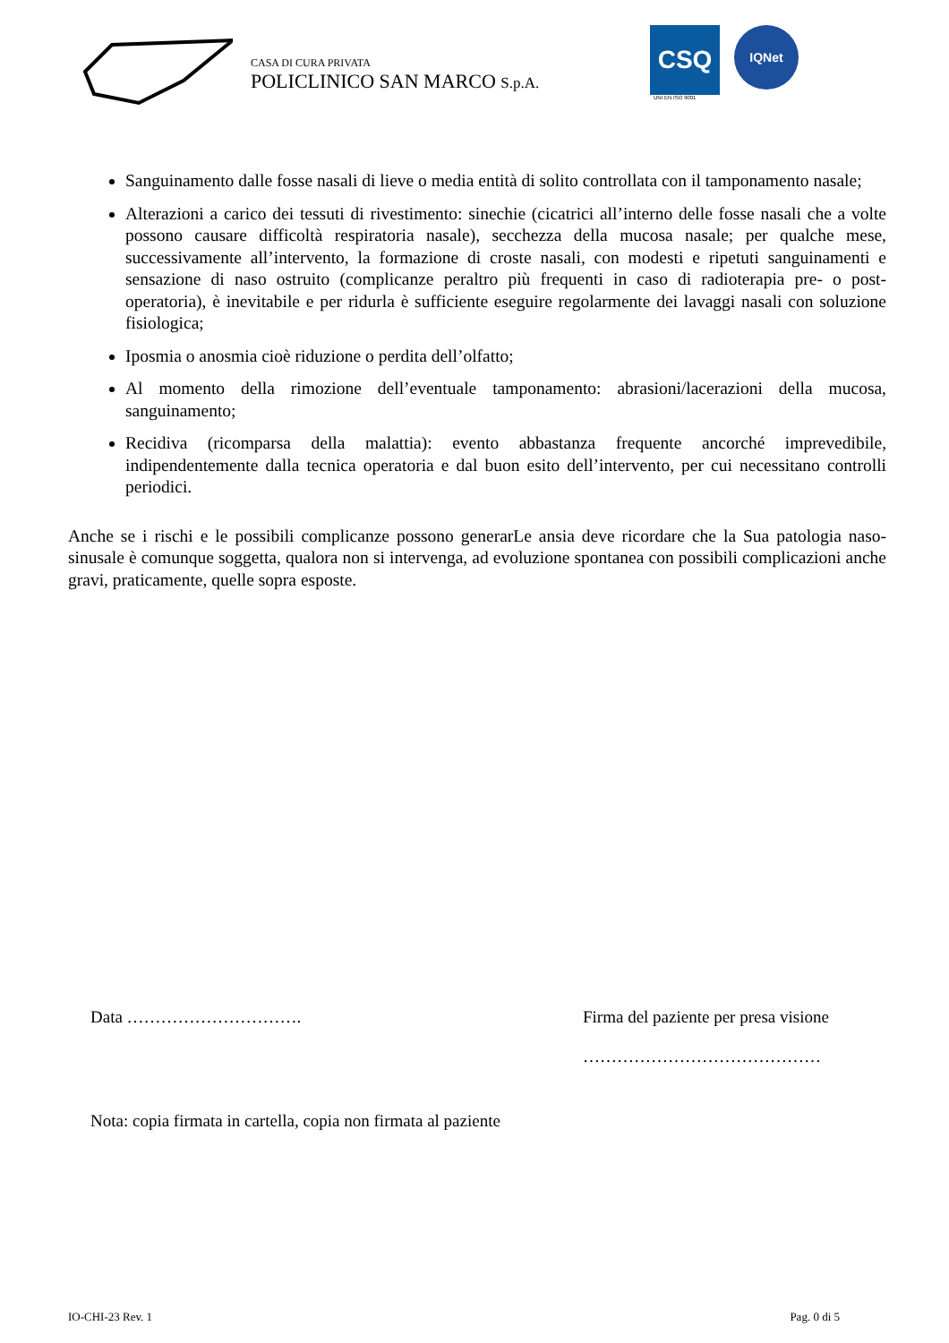CASA DI CURA PRIVATA
POLICLINICO SAN MARCO S.p.A.
CSQ
UNI EN ISO 9001
IQNet
Sanguinamento dalle fosse nasali di lieve o media entità di solito controllata con il tamponamento nasale;
Alterazioni a carico dei tessuti di rivestimento: sinechie (cicatrici all’interno delle fosse nasali che a volte possono causare difficoltà respiratoria nasale), secchezza della mucosa nasale; per qualche mese, successivamente all’intervento, la formazione di croste nasali, con modesti e ripetuti sanguinamenti e sensazione di naso ostruito (complicanze peraltro più frequenti in caso di radioterapia pre- o post-operatoria), è inevitabile e per ridurla è sufficiente eseguire regolarmente dei lavaggi nasali con soluzione fisiologica;
Iposmia o anosmia cioè riduzione o perdita dell’olfatto;
Al momento della rimozione dell’eventuale tamponamento: abrasioni/lacerazioni della mucosa, sanguinamento;
Recidiva (ricomparsa della malattia): evento abbastanza frequente ancorché imprevedibile, indipendentemente dalla tecnica operatoria e dal buon esito dell’intervento, per cui necessitano controlli periodici.
Anche se i rischi e le possibili complicanze possono generarLe ansia deve ricordare che la Sua patologia naso-sinusale è comunque soggetta, qualora non si intervenga, ad evoluzione spontanea con possibili complicazioni anche gravi, praticamente, quelle sopra esposte.
Data …………………………. Firma del paziente per presa visione
……………………………………
Nota: copia firmata in cartella, copia non firmata al paziente
IO-CHI-23 Rev. 1 Pag. 0 di 5